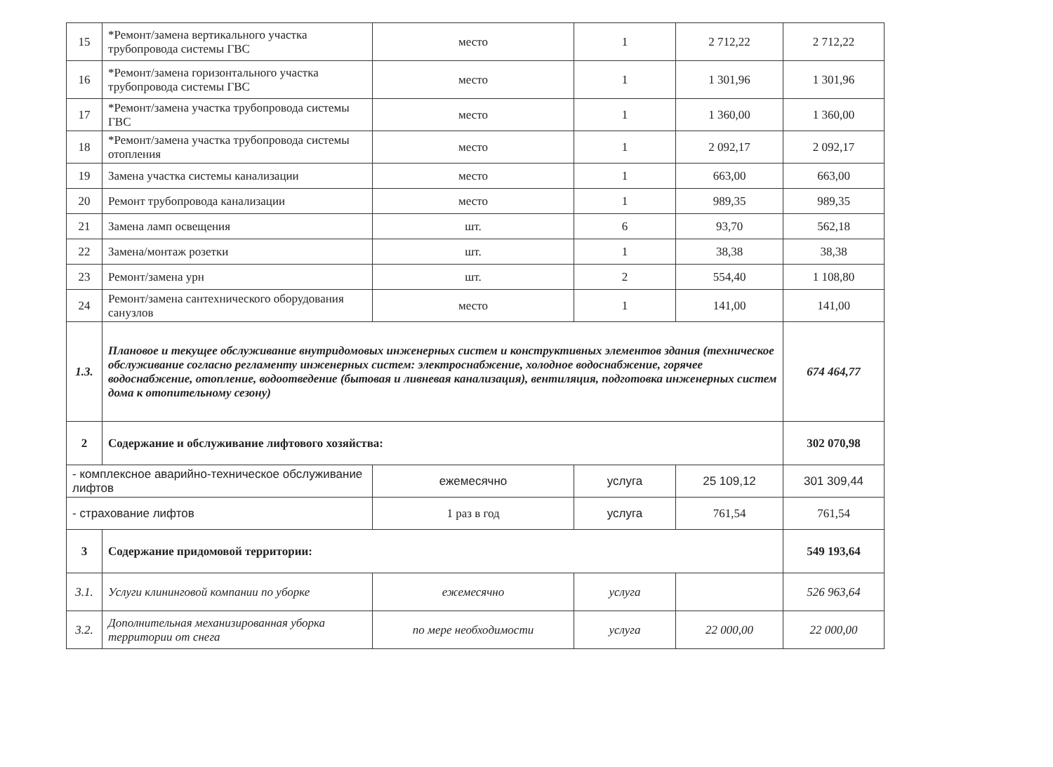| 15 | *Ремонт/замена вертикального участка трубопровода системы ГВС | место | 1 | 2 712,22 | 2 712,22 |
| 16 | *Ремонт/замена горизонтального участка трубопровода системы ГВС | место | 1 | 1 301,96 | 1 301,96 |
| 17 | *Ремонт/замена участка трубопровода системы ГВС | место | 1 | 1 360,00 | 1 360,00 |
| 18 | *Ремонт/замена участка трубопровода системы отопления | место | 1 | 2 092,17 | 2 092,17 |
| 19 | Замена участка системы канализации | место | 1 | 663,00 | 663,00 |
| 20 | Ремонт трубопровода канализации | место | 1 | 989,35 | 989,35 |
| 21 | Замена ламп освещения | шт. | 6 | 93,70 | 562,18 |
| 22 | Замена/монтаж розетки | шт. | 1 | 38,38 | 38,38 |
| 23 | Ремонт/замена урн | шт. | 2 | 554,40 | 1 108,80 |
| 24 | Ремонт/замена сантехнического оборудования санузлов | место | 1 | 141,00 | 141,00 |
| 1.3. | Плановое и текущее обслуживание внутридомовых инженерных систем и конструктивных элементов здания (техническое обслуживание согласно регламенту инженерных систем: электроснабжение, холодное водоснабжение, горячее водоснабжение, отопление, водоотведение (бытовая и ливневая канализация), вентиляция, подготовка инженерных систем дома к отопительному сезону) | | | | 674 464,77 |
| 2 | Содержание и обслуживание лифтового хозяйства: | | | | 302 070,98 |
| - комплексное аварийно-техническое обслуживание лифтов | | ежемесячно | услуга | 25 109,12 | 301 309,44 |
| - страхование лифтов | | 1 раз в год | услуга | 761,54 | 761,54 |
| 3 | Содержание придомовой территории: | | | | 549 193,64 |
| 3.1. | Услуги клининговой компании по уборке | ежемесячно | услуга | | 526 963,64 |
| 3.2. | Дополнительная механизированная уборка территории от снега | по мере необходимости | услуга | 22 000,00 | 22 000,00 |